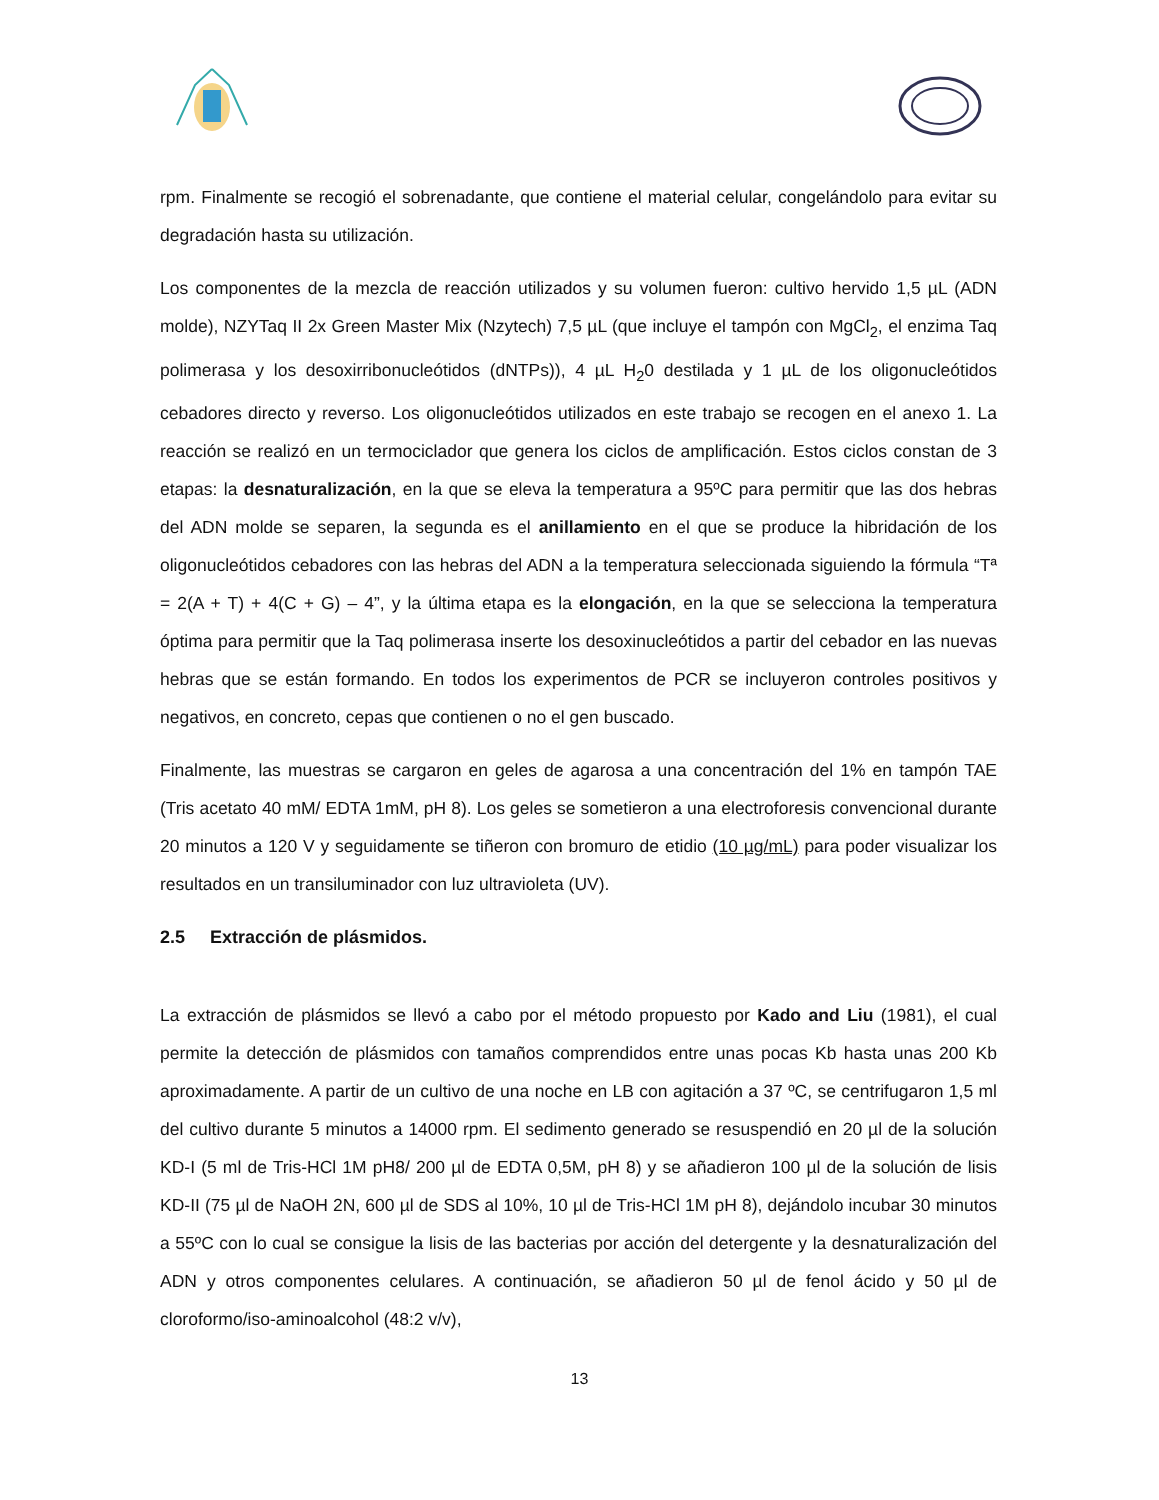rpm. Finalmente se recogió el sobrenadante, que contiene el material celular, congelándolo para evitar su degradación hasta su utilización.
Los componentes de la mezcla de reacción utilizados y su volumen fueron: cultivo hervido 1,5 µL (ADN molde), NZYTaq II 2x Green Master Mix (Nzytech) 7,5 µL (que incluye el tampón con MgCl<sub>2</sub>, el enzima Taq polimerasa y los desoxirribonucleótidos (dNTPs)), 4 µL H<sub>2</sub>0 destilada y 1 µL de los oligonucleótidos cebadores directo y reverso. Los oligonucleótidos utilizados en este trabajo se recogen en el anexo 1. La reacción se realizó en un termociclador que genera los ciclos de amplificación. Estos ciclos constan de 3 etapas: la desnaturalización, en la que se eleva la temperatura a 95ºC para permitir que las dos hebras del ADN molde se separen, la segunda es el anillamiento en el que se produce la hibridación de los oligonucleótidos cebadores con las hebras del ADN a la temperatura seleccionada siguiendo la fórmula “Tª = 2(A + T) + 4(C + G) – 4”, y la última etapa es la elongación, en la que se selecciona la temperatura óptima para permitir que la Taq polimerasa inserte los desoxinucleótidos a partir del cebador en las nuevas hebras que se están formando. En todos los experimentos de PCR se incluyeron controles positivos y negativos, en concreto, cepas que contienen o no el gen buscado.
Finalmente, las muestras se cargaron en geles de agarosa a una concentración del 1% en tampón TAE (Tris acetato 40 mM/ EDTA 1mM, pH 8). Los geles se sometieron a una electroforesis convencional durante 20 minutos a 120 V y seguidamente se tiñeron con bromuro de etidio (10 µg/mL) para poder visualizar los resultados en un transiluminador con luz ultravioleta (UV).
2.5 Extracción de plásmidos.
La extracción de plásmidos se llevó a cabo por el método propuesto por Kado and Liu (1981), el cual permite la detección de plásmidos con tamaños comprendidos entre unas pocas Kb hasta unas 200 Kb aproximadamente. A partir de un cultivo de una noche en LB con agitación a 37 ºC, se centrifugaron 1,5 ml del cultivo durante 5 minutos a 14000 rpm. El sedimento generado se resuspendió en 20 µl de la solución KD-I (5 ml de Tris-HCl 1M pH8/ 200 µl de EDTA 0,5M, pH 8) y se añadieron 100 µl de la solución de lisis KD-II (75 µl de NaOH 2N, 600 µl de SDS al 10%, 10 µl de Tris-HCl 1M pH 8), dejándolo incubar 30 minutos a 55ºC con lo cual se consigue la lisis de las bacterias por acción del detergente y la desnaturalización del ADN y otros componentes celulares. A continuación, se añadieron 50 µl de fenol ácido y 50 µl de cloroformo/iso-aminoalcohol (48:2 v/v),
13